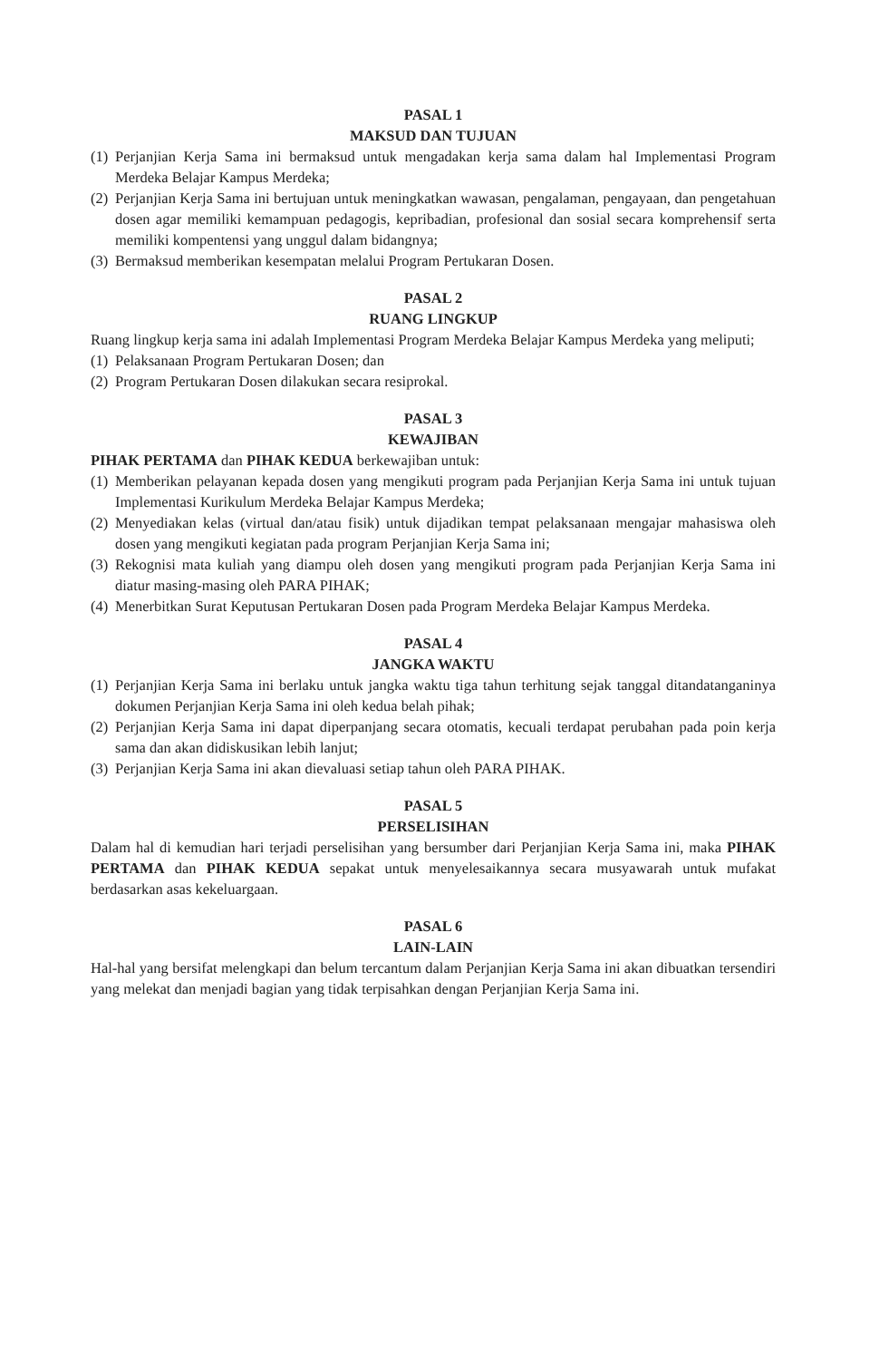PASAL 1
MAKSUD DAN TUJUAN
(1) Perjanjian Kerja Sama ini bermaksud untuk mengadakan kerja sama dalam hal Implementasi Program Merdeka Belajar Kampus Merdeka;
(2) Perjanjian Kerja Sama ini bertujuan untuk meningkatkan wawasan, pengalaman, pengayaan, dan pengetahuan dosen agar memiliki kemampuan pedagogis, kepribadian, profesional dan sosial secara komprehensif serta memiliki kompentensi yang unggul dalam bidangnya;
(3) Bermaksud memberikan kesempatan melalui Program Pertukaran Dosen.
PASAL 2
RUANG LINGKUP
Ruang lingkup kerja sama ini adalah Implementasi Program Merdeka Belajar Kampus Merdeka yang meliputi;
(1) Pelaksanaan Program Pertukaran Dosen; dan
(2) Program Pertukaran Dosen dilakukan secara resiprokal.
PASAL 3
KEWAJIBAN
PIHAK PERTAMA dan PIHAK KEDUA berkewajiban untuk:
(1) Memberikan pelayanan kepada dosen yang mengikuti program pada Perjanjian Kerja Sama ini untuk tujuan Implementasi Kurikulum Merdeka Belajar Kampus Merdeka;
(2) Menyediakan kelas (virtual dan/atau fisik) untuk dijadikan tempat pelaksanaan mengajar mahasiswa oleh dosen yang mengikuti kegiatan pada program Perjanjian Kerja Sama ini;
(3) Rekognisi mata kuliah yang diampu oleh dosen yang mengikuti program pada Perjanjian Kerja Sama ini diatur masing-masing oleh PARA PIHAK;
(4) Menerbitkan Surat Keputusan Pertukaran Dosen pada Program Merdeka Belajar Kampus Merdeka.
PASAL 4
JANGKA WAKTU
(1) Perjanjian Kerja Sama ini berlaku untuk jangka waktu tiga tahun terhitung sejak tanggal ditandatanganinya dokumen Perjanjian Kerja Sama ini oleh kedua belah pihak;
(2) Perjanjian Kerja Sama ini dapat diperpanjang secara otomatis, kecuali terdapat perubahan pada poin kerja sama dan akan didiskusikan lebih lanjut;
(3) Perjanjian Kerja Sama ini akan dievaluasi setiap tahun oleh PARA PIHAK.
PASAL 5
PERSELISIHAN
Dalam hal di kemudian hari terjadi perselisihan yang bersumber dari Perjanjian Kerja Sama ini, maka PIHAK PERTAMA dan PIHAK KEDUA sepakat untuk menyelesaikannya secara musyawarah untuk mufakat berdasarkan asas kekeluargaan.
PASAL 6
LAIN-LAIN
Hal-hal yang bersifat melengkapi dan belum tercantum dalam Perjanjian Kerja Sama ini akan dibuatkan tersendiri yang melekat dan menjadi bagian yang tidak terpisahkan dengan Perjanjian Kerja Sama ini.
​